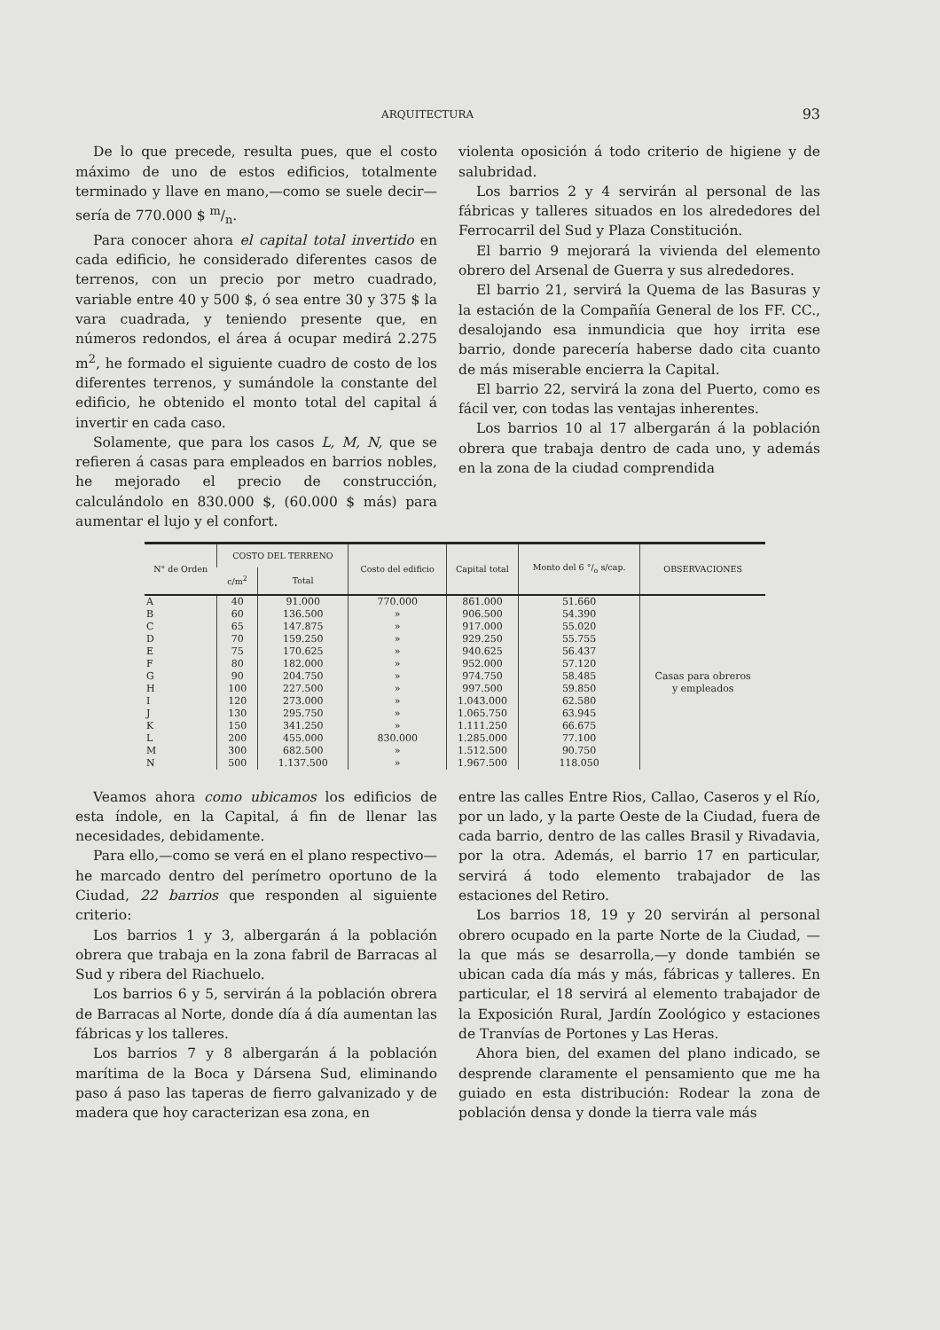ARQUITECTURA 93
De lo que precede, resulta pues, que el costo máximo de uno de estos edificios, totalmente terminado y llave en mano,—como se suele decir—sería de 770.000 $ m/n.
Para conocer ahora el capital total invertido en cada edificio, he considerado diferentes casos de terrenos, con un precio por metro cuadrado, variable entre 40 y 500 $, ó sea entre 30 y 375 $ la vara cuadrada, y teniendo presente que, en números redondos, el área á ocupar medirá 2.275 m<sup>2</sup>, he formado el siguiente cuadro de costo de los diferentes terrenos, y sumándole la constante del edificio, he obtenido el monto total del capital á invertir en cada caso.
Solamente, que para los casos L, M, N, que se refieren á casas para empleados en barrios nobles, he mejorado el precio de construcción, calculándolo en 830.000 $, (60.000 $ más) para aumentar el lujo y el confort.
violenta oposición á todo criterio de higiene y de salubridad.
Los barrios 2 y 4 servirán al personal de las fábricas y talleres situados en los alrededores del Ferrocarril del Sud y Plaza Constitución.
El barrio 9 mejorará la vivienda del elemento obrero del Arsenal de Guerra y sus alrededores.
El barrio 21, servirá la Quema de las Basuras y la estación de la Compañía General de los FF. CC., desalojando esa inmundicia que hoy irrita ese barrio, donde parecería haberse dado cita cuanto de más miserable encierra la Capital.
El barrio 22, servirá la zona del Puerto, como es fácil ver, con todas las ventajas inherentes.
Los barrios 10 al 17 albergarán á la población obrera que trabaja dentro de cada uno, y además en la zona de la ciudad comprendida
| N° de Orden | COSTO DEL TERRENO | | Costo del edificio | Capital total | Monto del 6 °/<sub>o</sub> s/cap. | OBSERVACIONES |
| --- | --- | --- | --- | --- | --- | --- |
| | c/m<sup>2</sup> | Total | | | | |
| A | 40 | 91.000 | 770.000 | 861.000 | 51.660 | Casas para obreros y empleados |
| B | 60 | 136.500 | » | 906.500 | 54.390 | |
| C | 65 | 147.875 | » | 917.000 | 55.020 | |
| D | 70 | 159.250 | » | 929.250 | 55.755 | |
| E | 75 | 170.625 | » | 940.625 | 56.437 | |
| F | 80 | 182.000 | » | 952.000 | 57.120 | |
| G | 90 | 204.750 | » | 974.750 | 58.485 | |
| H | 100 | 227.500 | » | 997.500 | 59.850 | |
| I | 120 | 273.000 | » | 1.043.000 | 62.580 | |
| J | 130 | 295.750 | » | 1.065.750 | 63.945 | |
| K | 150 | 341.250 | » | 1.111.250 | 66.675 | |
| L | 200 | 455.000 | 830.000 | 1.285.000 | 77.100 | |
| M | 300 | 682.500 | » | 1.512.500 | 90.750 | |
| N | 500 | 1.137.500 | » | 1.967.500 | 118.050 | |
Veamos ahora como ubicamos los edificios de esta índole, en la Capital, á fin de llenar las necesidades, debidamente.
Para ello,—como se verá en el plano respectivo—he marcado dentro del perímetro oportuno de la Ciudad, 22 barrios que responden al siguiente criterio:
Los barrios 1 y 3, albergarán á la población obrera que trabaja en la zona fabril de Barracas al Sud y ribera del Riachuelo.
Los barrios 6 y 5, servirán á la población obrera de Barracas al Norte, donde día á día aumentan las fábricas y los talleres.
Los barrios 7 y 8 albergarán á la población marítima de la Boca y Dársena Sud, eliminando paso á paso las taperas de fierro galvanizado y de madera que hoy caracterizan esa zona, en
entre las calles Entre Rios, Callao, Caseros y el Río, por un lado, y la parte Oeste de la Ciudad, fuera de cada barrio, dentro de las calles Brasil y Rivadavia, por la otra. Además, el barrio 17 en particular, servirá á todo elemento trabajador de las estaciones del Retiro.
Los barrios 18, 19 y 20 servirán al personal obrero ocupado en la parte Norte de la Ciudad, —la que más se desarrolla,—y donde también se ubican cada día más y más, fábricas y talleres. En particular, el 18 servirá al elemento trabajador de la Exposición Rural, Jardín Zoológico y estaciones de Tranvías de Portones y Las Heras.
Ahora bien, del examen del plano indicado, se desprende claramente el pensamiento que me ha guiado en esta distribución: Rodear la zona de población densa y donde la tierra vale más